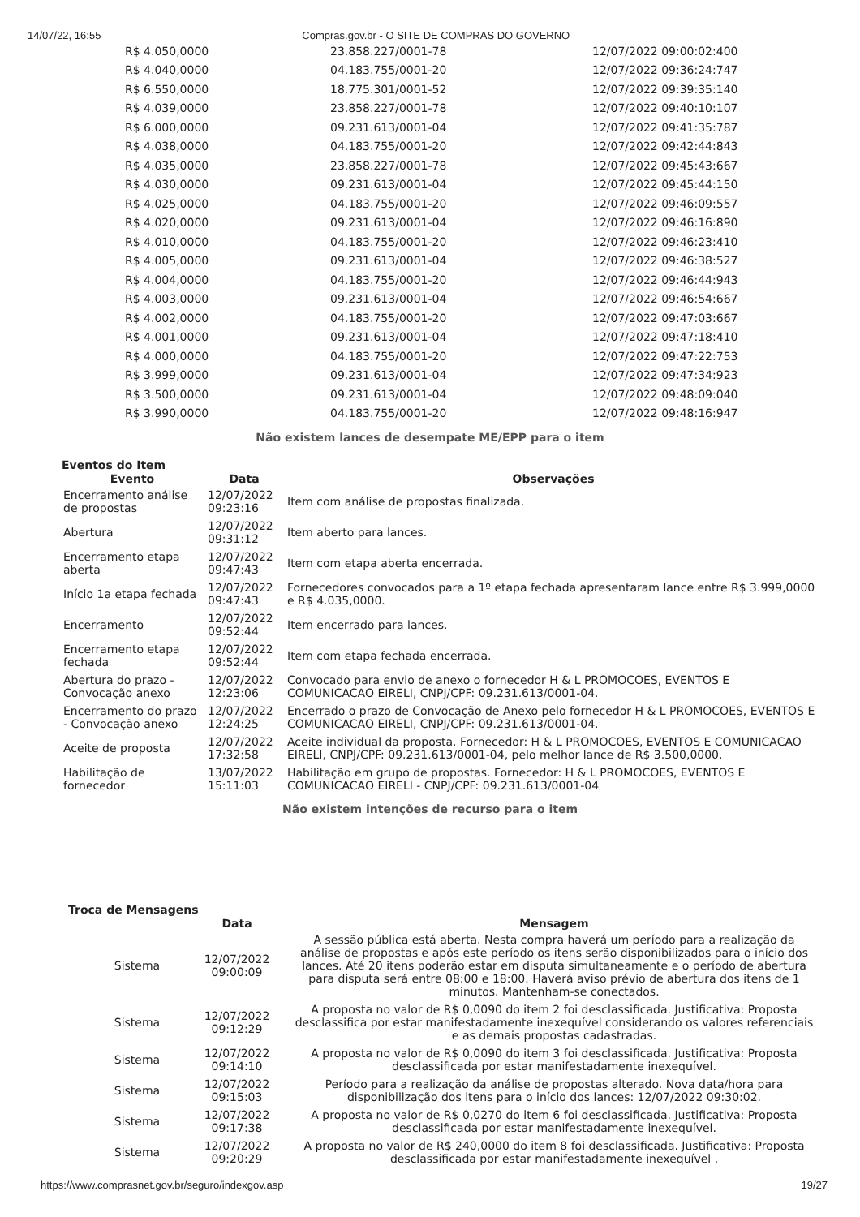14/07/22, 16:55 Compras.gov.br - O SITE DE COMPRAS DO GOVERNO
| R$ 4.050,0000 | 23.858.227/0001-78 | 12/07/2022 09:00:02:400 |
| R$ 4.040,0000 | 04.183.755/0001-20 | 12/07/2022 09:36:24:747 |
| R$ 6.550,0000 | 18.775.301/0001-52 | 12/07/2022 09:39:35:140 |
| R$ 4.039,0000 | 23.858.227/0001-78 | 12/07/2022 09:40:10:107 |
| R$ 6.000,0000 | 09.231.613/0001-04 | 12/07/2022 09:41:35:787 |
| R$ 4.038,0000 | 04.183.755/0001-20 | 12/07/2022 09:42:44:843 |
| R$ 4.035,0000 | 23.858.227/0001-78 | 12/07/2022 09:45:43:667 |
| R$ 4.030,0000 | 09.231.613/0001-04 | 12/07/2022 09:45:44:150 |
| R$ 4.025,0000 | 04.183.755/0001-20 | 12/07/2022 09:46:09:557 |
| R$ 4.020,0000 | 09.231.613/0001-04 | 12/07/2022 09:46:16:890 |
| R$ 4.010,0000 | 04.183.755/0001-20 | 12/07/2022 09:46:23:410 |
| R$ 4.005,0000 | 09.231.613/0001-04 | 12/07/2022 09:46:38:527 |
| R$ 4.004,0000 | 04.183.755/0001-20 | 12/07/2022 09:46:44:943 |
| R$ 4.003,0000 | 09.231.613/0001-04 | 12/07/2022 09:46:54:667 |
| R$ 4.002,0000 | 04.183.755/0001-20 | 12/07/2022 09:47:03:667 |
| R$ 4.001,0000 | 09.231.613/0001-04 | 12/07/2022 09:47:18:410 |
| R$ 4.000,0000 | 04.183.755/0001-20 | 12/07/2022 09:47:22:753 |
| R$ 3.999,0000 | 09.231.613/0001-04 | 12/07/2022 09:47:34:923 |
| R$ 3.500,0000 | 09.231.613/0001-04 | 12/07/2022 09:48:09:040 |
| R$ 3.990,0000 | 04.183.755/0001-20 | 12/07/2022 09:48:16:947 |
Não existem lances de desempate ME/EPP para o item
Eventos do Item
| Evento | Data | Observações |
| --- | --- | --- |
| Encerramento análise de propostas | 12/07/2022 09:23:16 | Item com análise de propostas finalizada. |
| Abertura | 12/07/2022 09:31:12 | Item aberto para lances. |
| Encerramento etapa aberta | 12/07/2022 09:47:43 | Item com etapa aberta encerrada. |
| Início 1a etapa fechada | 12/07/2022 09:47:43 | Fornecedores convocados para a 1º etapa fechada apresentaram lance entre R$ 3.999,0000 e R$ 4.035,0000. |
| Encerramento | 12/07/2022 09:52:44 | Item encerrado para lances. |
| Encerramento etapa fechada | 12/07/2022 09:52:44 | Item com etapa fechada encerrada. |
| Abertura do prazo - Convocação anexo | 12/07/2022 12:23:06 | Convocado para envio de anexo o fornecedor H & L PROMOCOES, EVENTOS E COMUNICACAO EIRELI, CNPJ/CPF: 09.231.613/0001-04. |
| Encerramento do prazo - Convocação anexo | 12/07/2022 12:24:25 | Encerrado o prazo de Convocação de Anexo pelo fornecedor H & L PROMOCOES, EVENTOS E COMUNICACAO EIRELI, CNPJ/CPF: 09.231.613/0001-04. |
| Aceite de proposta | 12/07/2022 17:32:58 | Aceite individual da proposta. Fornecedor: H & L PROMOCOES, EVENTOS E COMUNICACAO EIRELI, CNPJ/CPF: 09.231.613/0001-04, pelo melhor lance de R$ 3.500,0000. |
| Habilitação de fornecedor | 13/07/2022 15:11:03 | Habilitação em grupo de propostas. Fornecedor: H & L PROMOCOES, EVENTOS E COMUNICACAO EIRELI - CNPJ/CPF: 09.231.613/0001-04 |
Não existem intenções de recurso para o item
Troca de Mensagens
| | Data | Mensagem |
| --- | --- | --- |
| Sistema | 12/07/2022 09:00:09 | A sessão pública está aberta. Nesta compra haverá um período para a realização da análise de propostas e após este período os itens serão disponibilizados para o início dos lances. Até 20 itens poderão estar em disputa simultaneamente e o período de abertura para disputa será entre 08:00 e 18:00. Haverá aviso prévio de abertura dos itens de 1 minutos. Mantenham-se conectados. |
| Sistema | 12/07/2022 09:12:29 | A proposta no valor de R$ 0,0090 do item 2 foi desclassificada. Justificativa: Proposta desclassifica por estar manifestadamente inexequível considerando os valores referenciais e as demais propostas cadastradas. |
| Sistema | 12/07/2022 09:14:10 | A proposta no valor de R$ 0,0090 do item 3 foi desclassificada. Justificativa: Proposta desclassificada por estar manifestadamente inexequível. |
| Sistema | 12/07/2022 09:15:03 | Período para a realização da análise de propostas alterado. Nova data/hora para disponibilização dos itens para o início dos lances: 12/07/2022 09:30:02. |
| Sistema | 12/07/2022 09:17:38 | A proposta no valor de R$ 0,0270 do item 6 foi desclassificada. Justificativa: Proposta desclassificada por estar manifestadamente inexequível. |
| Sistema | 12/07/2022 09:20:29 | A proposta no valor de R$ 240,0000 do item 8 foi desclassificada. Justificativa: Proposta desclassificada por estar manifestadamente inexequível . |
https://www.comprasnet.gov.br/seguro/indexgov.asp 19/27